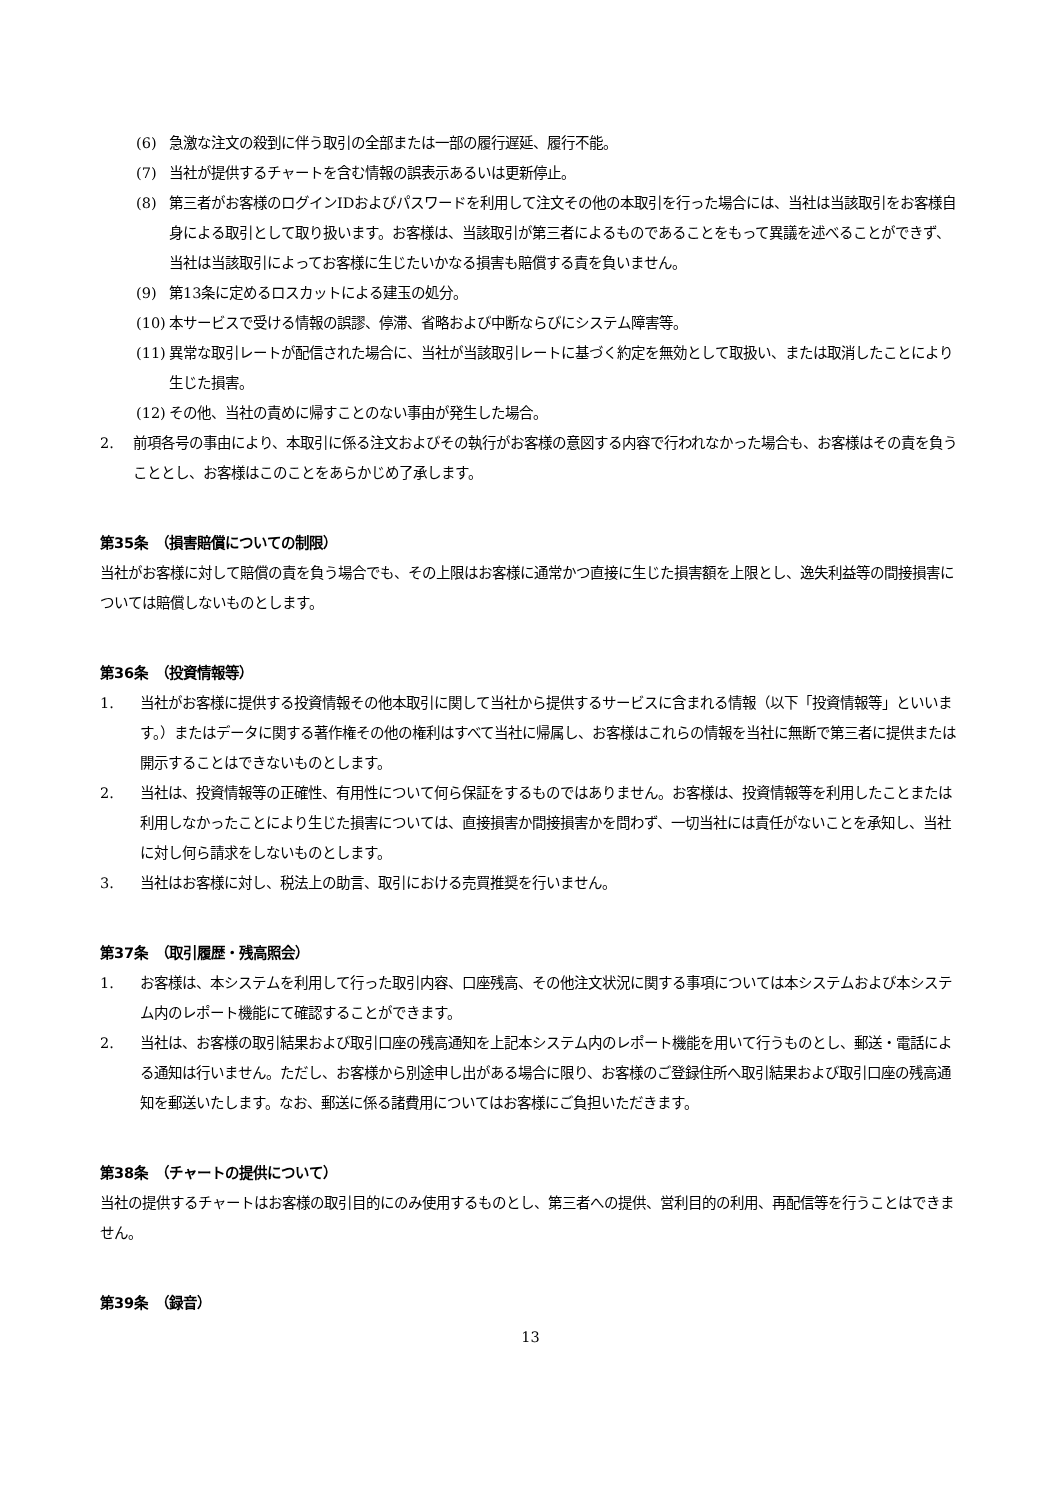(6) 急激な注文の殺到に伴う取引の全部または一部の履行遅延、履行不能。
(7) 当社が提供するチャートを含む情報の誤表示あるいは更新停止。
(8) 第三者がお客様のログインIDおよびパスワードを利用して注文その他の本取引を行った場合には、当社は当該取引をお客様自身による取引として取り扱います。お客様は、当該取引が第三者によるものであることをもって異議を述べることができず、当社は当該取引によってお客様に生じたいかなる損害も賠償する責を負いません。
(9) 第13条に定めるロスカットによる建玉の処分。
(10) 本サービスで受ける情報の誤謬、停滞、省略および中断ならびにシステム障害等。
(11) 異常な取引レートが配信された場合に、当社が当該取引レートに基づく約定を無効として取扱い、または取消したことにより生じた損害。
(12) その他、当社の責めに帰すことのない事由が発生した場合。
2. 前項各号の事由により、本取引に係る注文およびその執行がお客様の意図する内容で行われなかった場合も、お客様はその責を負うこととし、お客様はこのことをあらかじめ了承します。
第35条　（損害賠償についての制限）
当社がお客様に対して賠償の責を負う場合でも、その上限はお客様に通常かつ直接に生じた損害額を上限とし、逸失利益等の間接損害については賠償しないものとします。
第36条　（投資情報等）
1. 当社がお客様に提供する投資情報その他本取引に関して当社から提供するサービスに含まれる情報（以下「投資情報等」といいます。）またはデータに関する著作権その他の権利はすべて当社に帰属し、お客様はこれらの情報を当社に無断で第三者に提供または開示することはできないものとします。
2. 当社は、投資情報等の正確性、有用性について何ら保証をするものではありません。お客様は、投資情報等を利用したことまたは利用しなかったことにより生じた損害については、直接損害か間接損害かを問わず、一切当社には責任がないことを承知し、当社に対し何ら請求をしないものとします。
3. 当社はお客様に対し、税法上の助言、取引における売買推奨を行いません。
第37条　（取引履歴・残高照会）
1. お客様は、本システムを利用して行った取引内容、口座残高、その他注文状況に関する事項については本システムおよび本システム内のレポート機能にて確認することができます。
2. 当社は、お客様の取引結果および取引口座の残高通知を上記本システム内のレポート機能を用いて行うものとし、郵送・電話による通知は行いません。ただし、お客様から別途申し出がある場合に限り、お客様のご登録住所へ取引結果および取引口座の残高通知を郵送いたします。なお、郵送に係る諸費用についてはお客様にご負担いただきます。
第38条　（チャートの提供について）
当社の提供するチャートはお客様の取引目的にのみ使用するものとし、第三者への提供、営利目的の利用、再配信等を行うことはできません。
第39条　（録音）
13